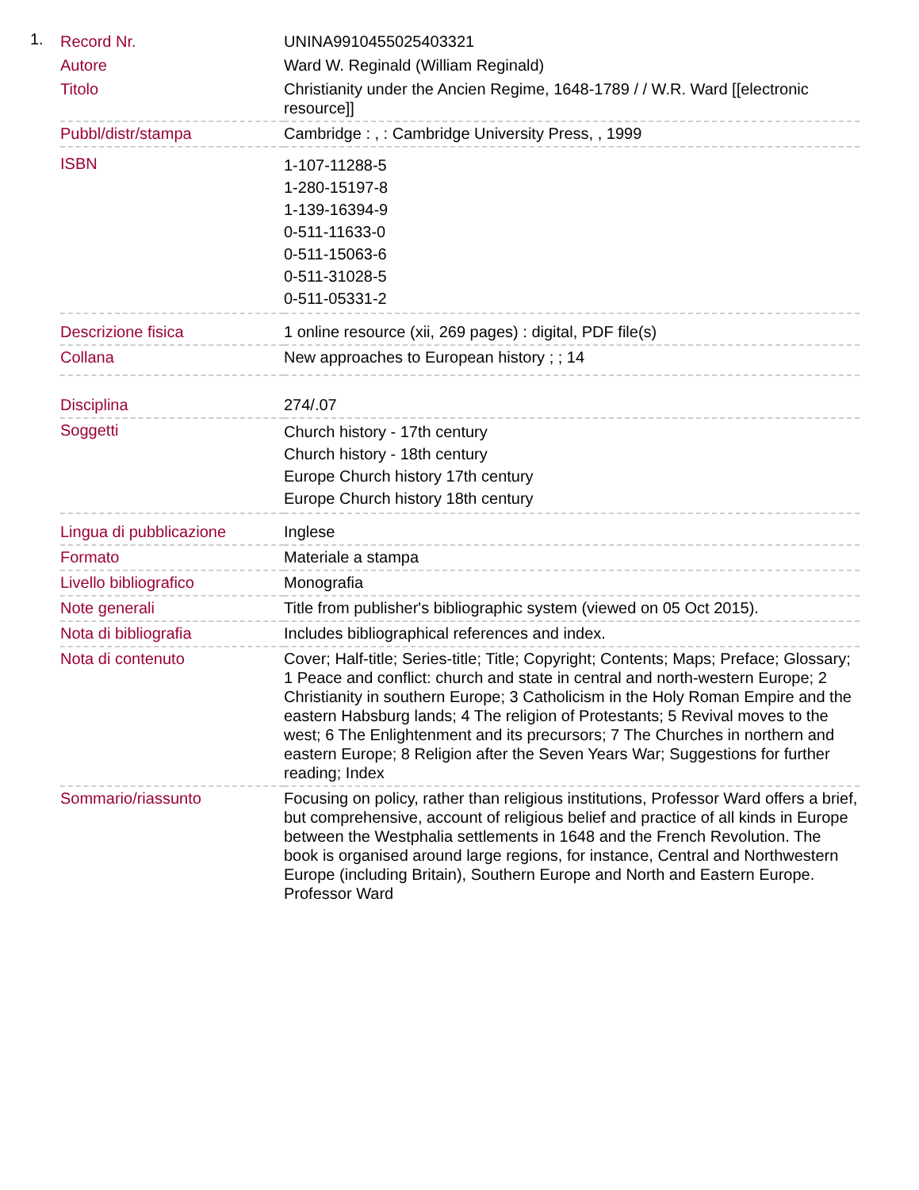1.
| Record Nr. | UNINA9910455025403321 |
| Autore | Ward W. Reginald (William Reginald) |
| Titolo | Christianity under the Ancien Regime, 1648-1789 / / W.R. Ward [[electronic resource]] |
| Pubbl/distr/stampa | Cambridge : , : Cambridge University Press, , 1999 |
| ISBN | 1-107-11288-5 1-280-15197-8 1-139-16394-9 0-511-11633-0 0-511-15063-6 0-511-31028-5 0-511-05331-2 |
| Descrizione fisica | 1 online resource (xii, 269 pages) : digital, PDF file(s) |
| Collana | New approaches to European history ; ; 14 |
| Disciplina | 274/.07 |
| Soggetti | Church history - 17th century Church history - 18th century Europe Church history 17th century Europe Church history 18th century |
| Lingua di pubblicazione | Inglese |
| Formato | Materiale a stampa |
| Livello bibliografico | Monografia |
| Note generali | Title from publisher's bibliographic system (viewed on 05 Oct 2015). |
| Nota di bibliografia | Includes bibliographical references and index. |
| Nota di contenuto | Cover; Half-title; Series-title; Title; Copyright; Contents; Maps; Preface; Glossary; 1 Peace and conflict: church and state in central and north-western Europe; 2 Christianity in southern Europe; 3 Catholicism in the Holy Roman Empire and the eastern Habsburg lands; 4 The religion of Protestants; 5 Revival moves to the west; 6 The Enlightenment and its precursors; 7 The Churches in northern and eastern Europe; 8 Religion after the Seven Years War; Suggestions for further reading; Index |
| Sommario/riassunto | Focusing on policy, rather than religious institutions, Professor Ward offers a brief, but comprehensive, account of religious belief and practice of all kinds in Europe between the Westphalia settlements in 1648 and the French Revolution. The book is organised around large regions, for instance, Central and Northwestern Europe (including Britain), Southern Europe and North and Eastern Europe. Professor Ward |